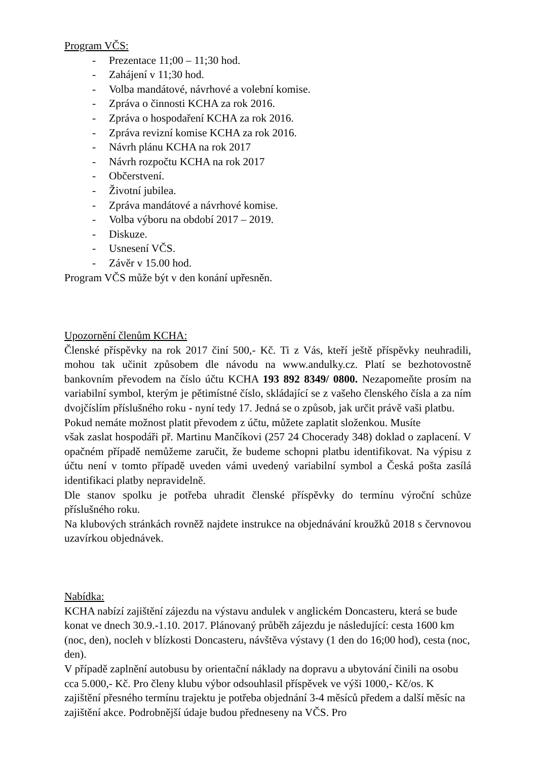Program VČS:
- Prezentace 11;00 – 11;30 hod.
- Zahájení v 11;30 hod.
- Volba mandátové, návrhové a volební komise.
- Zpráva o činnosti KCHA za rok 2016.
- Zpráva o hospodaření KCHA za rok 2016.
- Zpráva revizní komise KCHA za rok 2016.
- Návrh plánu KCHA na rok 2017
- Návrh rozpočtu KCHA na rok 2017
- Občerstvení.
- Životní jubilea.
- Zpráva mandátové a návrhové komise.
- Volba výboru na období 2017 – 2019.
- Diskuze.
- Usnesení VČS.
- Závěr v 15.00 hod.
Program VČS může být v den konání upřesněn.
Upozornění členům KCHA:
Členské příspěvky na rok 2017 činí 500,- Kč. Ti z Vás, kteří ještě příspěvky neuhradili, mohou tak učinit způsobem dle návodu na www.andulky.cz. Platí se bezhotovostně bankovním převodem na číslo účtu KCHA 193 892 8349/ 0800. Nezapomeňte prosím na variabilní symbol, kterým je pětimístné číslo, skládající se z vašeho členského čísla a za ním dvojčíslím příslušného roku - nyní tedy 17. Jedná se o způsob, jak určit právě vaši platbu.
Pokud nemáte možnost platit převodem z účtu, můžete zaplatit složenkou. Musíte
však zaslat hospodáři př. Martinu Mančíkovi (257 24 Chocerady 348) doklad o zaplacení. V opačném případě nemůžeme zaručit, že budeme schopni platbu identifikovat. Na výpisu z účtu není v tomto případě uveden vámi uvedený variabilní symbol a Česká pošta zasílá identifikaci platby nepravidelně.
Dle stanov spolku je potřeba uhradit členské příspěvky do termínu výroční schůze příslušného roku.
Na klubových stránkách rovněž najdete instrukce na objednávání kroužků 2018 s červnovou uzavírkou objednávek.
Nabídka:
KCHA nabízí zajištění zájezdu na výstavu andulek v anglickém Doncasteru, která se bude konat ve dnech 30.9.-1.10. 2017. Plánovaný průběh zájezdu je následující: cesta 1600 km (noc, den), nocleh v blízkosti Doncasteru, návštěva výstavy (1 den do 16;00 hod), cesta (noc, den).
V případě zaplnění autobusu by orientační náklady na dopravu a ubytování činili na osobu cca 5.000,- Kč. Pro členy klubu výbor odsouhlasil příspěvek ve výši 1000,- Kč/os. K zajištění přesného termínu trajektu je potřeba objednání 3-4 měsíců předem a další měsíc na zajištění akce. Podrobnější údaje budou předneseny na VČS. Pro